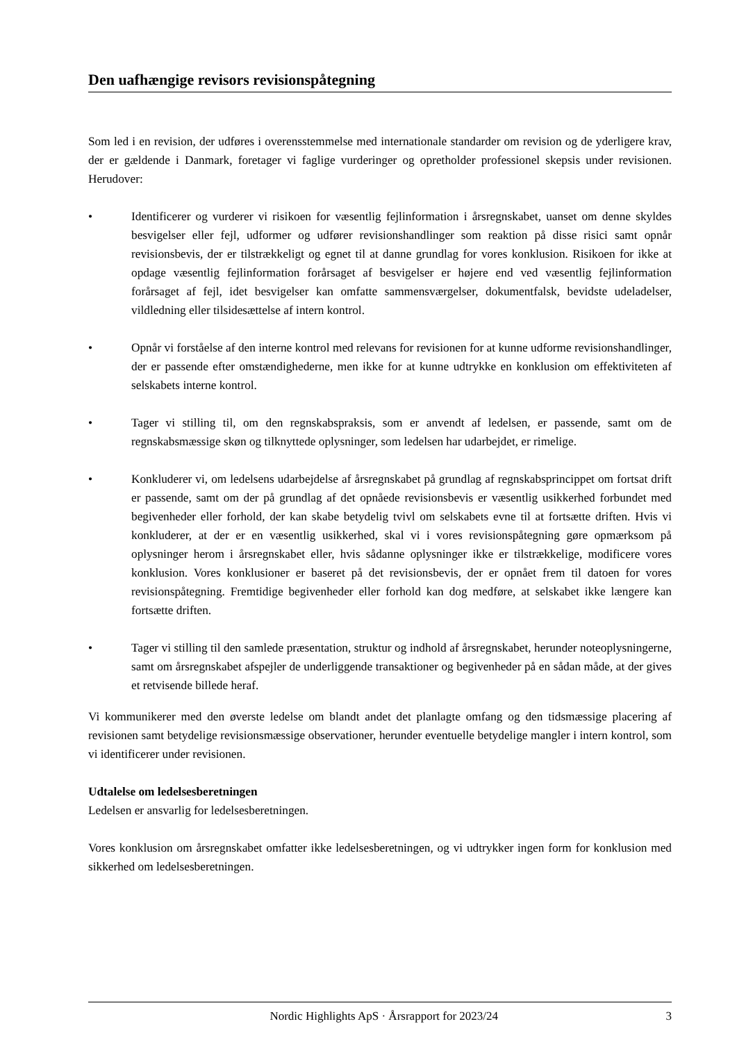Den uafhængige revisors revisionspåtegning
Som led i en revision, der udføres i overensstemmelse med internationale standarder om revision og de yderligere krav, der er gældende i Danmark, foretager vi faglige vurderinger og opretholder professionel skepsis under revisionen. Herudover:
• Identificerer og vurderer vi risikoen for væsentlig fejlinformation i årsregnskabet, uanset om denne skyldes besvigelser eller fejl, udformer og udfører revisionshandlinger som reaktion på disse risici samt opnår revisionsbevis, der er tilstrækkeligt og egnet til at danne grundlag for vores konklusion. Risikoen for ikke at opdage væsentlig fejlinformation forårsaget af besvigelser er højere end ved væsentlig fejlinformation forårsaget af fejl, idet besvigelser kan omfatte sammensværgelser, dokumentfalsk, bevidste udeladelser, vildledning eller tilsidesættelse af intern kontrol.
• Opnår vi forståelse af den interne kontrol med relevans for revisionen for at kunne udforme revisionshandlinger, der er passende efter omstændighederne, men ikke for at kunne udtrykke en konklusion om effektiviteten af selskabets interne kontrol.
• Tager vi stilling til, om den regnskabspraksis, som er anvendt af ledelsen, er passende, samt om de regnskabsmæssige skøn og tilknyttede oplysninger, som ledelsen har udarbejdet, er rimelige.
• Konkluderer vi, om ledelsens udarbejdelse af årsregnskabet på grundlag af regnskabsprincippet om fortsat drift er passende, samt om der på grundlag af det opnåede revisionsbevis er væsentlig usikkerhed forbundet med begivenheder eller forhold, der kan skabe betydelig tvivl om selskabets evne til at fortsætte driften. Hvis vi konkluderer, at der er en væsentlig usikkerhed, skal vi i vores revisionspåtegning gøre opmærksom på oplysninger herom i årsregnskabet eller, hvis sådanne oplysninger ikke er tilstrækkelige, modificere vores konklusion. Vores konklusioner er baseret på det revisionsbevis, der er opnået frem til datoen for vores revisionspåtegning. Fremtidige begivenheder eller forhold kan dog medføre, at selskabet ikke længere kan fortsætte driften.
• Tager vi stilling til den samlede præsentation, struktur og indhold af årsregnskabet, herunder noteoplysningerne, samt om årsregnskabet afspejler de underliggende transaktioner og begivenheder på en sådan måde, at der gives et retvisende billede heraf.
Vi kommunikerer med den øverste ledelse om blandt andet det planlagte omfang og den tidsmæssige placering af revisionen samt betydelige revisionsmæssige observationer, herunder eventuelle betydelige mangler i intern kontrol, som vi identificerer under revisionen.
Udtalelse om ledelsesberetningen
Ledelsen er ansvarlig for ledelsesberetningen.
Vores konklusion om årsregnskabet omfatter ikke ledelsesberetningen, og vi udtrykker ingen form for konklusion med sikkerhed om ledelsesberetningen.
Nordic Highlights ApS · Årsrapport for 2023/24 3